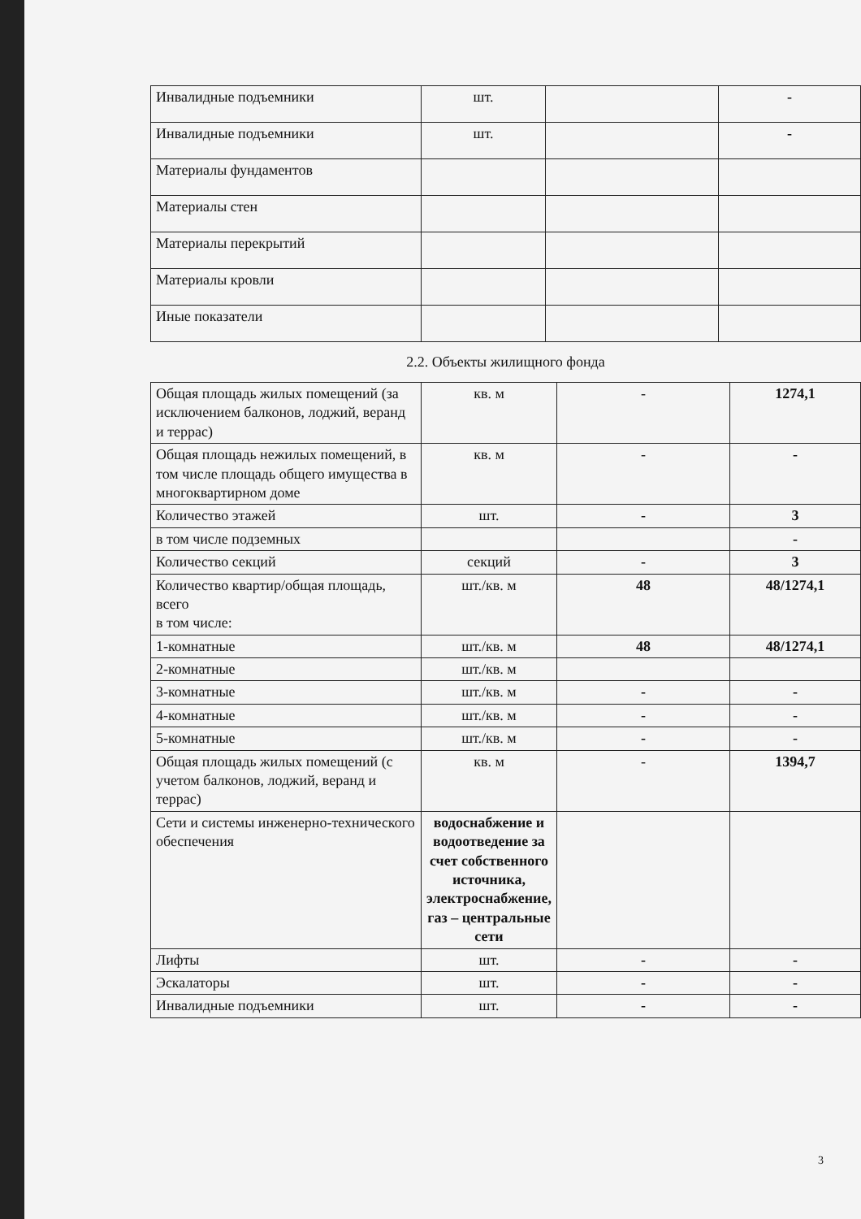| Инвалидные подъемники | шт. | | - |
| Инвалидные подъемники | шт. | | - |
| Материалы фундаментов | | | |
| Материалы стен | | | |
| Материалы перекрытий | | | |
| Материалы кровли | | | |
| Иные показатели | | | |
2.2. Объекты жилищного фонда
| Общая площадь жилых помещений (за исключением балконов, лоджий, веранд и террас) | кв. м | - | 1274,1 |
| Общая площадь нежилых помещений, в том числе площадь общего имущества в многоквартирном доме | кв. м | - | - |
| Количество этажей | шт. | - | 3 |
| в том числе подземных | | | - |
| Количество секций | секций | - | 3 |
| Количество квартир/общая площадь, всего в том числе: | шт./кв. м | 48 | 48/1274,1 |
| 1-комнатные | шт./кв. м | 48 | 48/1274,1 |
| 2-комнатные | шт./кв. м | | |
| 3-комнатные | шт./кв. м | - | - |
| 4-комнатные | шт./кв. м | - | - |
| 5-комнатные | шт./кв. м | - | - |
| Общая площадь жилых помещений (с учетом балконов, лоджий, веранд и террас) | кв. м | - | 1394,7 |
| Сети и системы инженерно-технического обеспечения | водоснабжение и водоотведение за счет собственного источника, электроснабжение, газ – центральные сети | | |
| Лифты | шт. | - | - |
| Эскалаторы | шт. | - | - |
| Инвалидные подъемники | шт. | - | - |
3